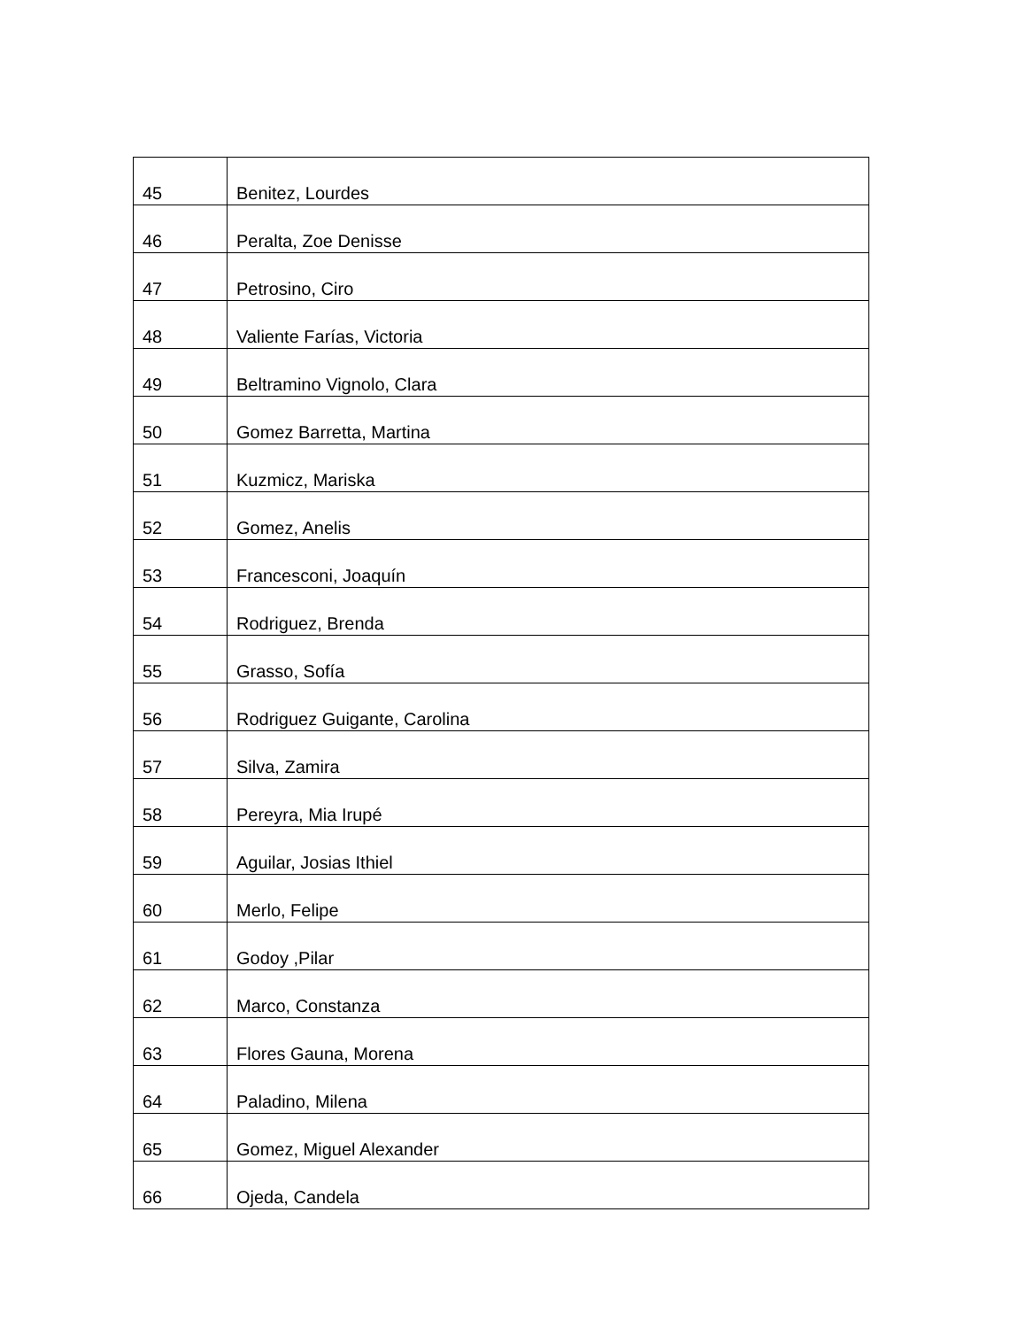| 45 | Benitez, Lourdes |
| 46 | Peralta, Zoe Denisse |
| 47 | Petrosino, Ciro |
| 48 | Valiente Farías, Victoria |
| 49 | Beltramino Vignolo, Clara |
| 50 | Gomez Barretta, Martina |
| 51 | Kuzmicz, Mariska |
| 52 | Gomez, Anelis |
| 53 | Francesconi, Joaquín |
| 54 | Rodriguez, Brenda |
| 55 | Grasso, Sofía |
| 56 | Rodriguez Guigante, Carolina |
| 57 | Silva, Zamira |
| 58 | Pereyra, Mia Irupé |
| 59 | Aguilar, Josias Ithiel |
| 60 | Merlo, Felipe |
| 61 | Godoy ,Pilar |
| 62 | Marco, Constanza |
| 63 | Flores Gauna, Morena |
| 64 | Paladino, Milena |
| 65 | Gomez, Miguel Alexander |
| 66 | Ojeda, Candela |